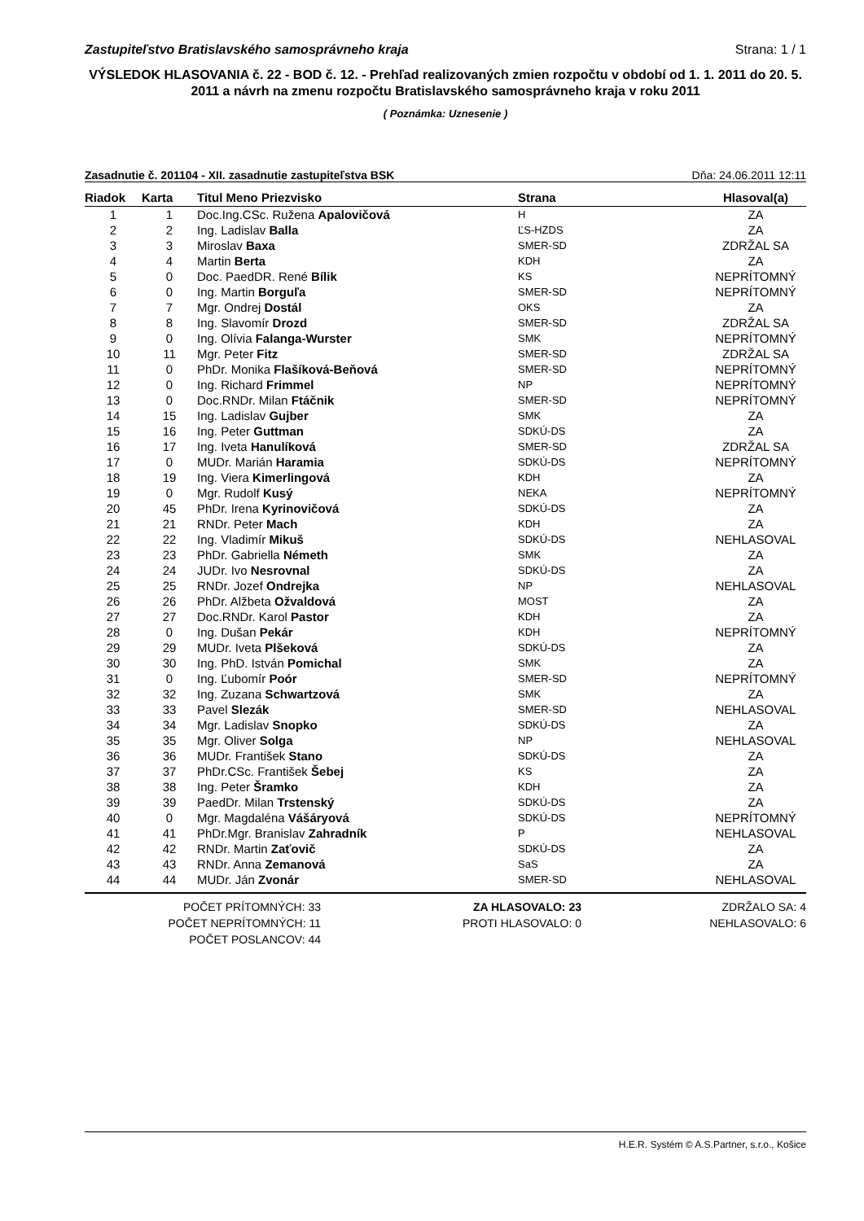Zastupiteľstvo Bratislavského samosprávneho kraja Strana: 1 / 1
VÝSLEDOK HLASOVANIA č. 22 - BOD č. 12. - Prehľad realizovaných zmien rozpočtu v období od 1. 1. 2011 do 20. 5. 2011 a návrh na zmenu rozpočtu Bratislavského samosprávneho kraja v roku 2011
( Poznámka: Uznesenie )
Zasadnutie č. 201104 - XII. zasadnutie zastupiteľstva BSK Dňa: 24.06.2011 12:11
| Riadok | Karta | Titul Meno Priezvisko | Strana | Hlasoval(a) |
| --- | --- | --- | --- | --- |
| 1 | 1 | Doc.Ing.CSc. Ružena Apalovičová | H | ZA |
| 2 | 2 | Ing. Ladislav Balla | ĽS-HZDS | ZA |
| 3 | 3 | Miroslav Baxa | SMER-SD | ZDRŽAL SA |
| 4 | 4 | Martin Berta | KDH | ZA |
| 5 | 0 | Doc. PaedDR. René Bílik | KS | NEPRÍTOMNÝ |
| 6 | 0 | Ing. Martin Borguľa | SMER-SD | NEPRÍTOMNÝ |
| 7 | 7 | Mgr. Ondrej Dostál | OKS | ZA |
| 8 | 8 | Ing. Slavomír Drozd | SMER-SD | ZDRŽAL SA |
| 9 | 0 | Ing. Olívia Falanga-Wurster | SMK | NEPRÍTOMNÝ |
| 10 | 11 | Mgr. Peter Fitz | SMER-SD | ZDRŽAL SA |
| 11 | 0 | PhDr. Monika Flašíková-Beňová | SMER-SD | NEPRÍTOMNÝ |
| 12 | 0 | Ing. Richard Frimmel | NP | NEPRÍTOMNÝ |
| 13 | 0 | Doc.RNDr. Milan Ftáčnik | SMER-SD | NEPRÍTOMNÝ |
| 14 | 15 | Ing. Ladislav Gujber | SMK | ZA |
| 15 | 16 | Ing. Peter Guttman | SDKÚ-DS | ZA |
| 16 | 17 | Ing. Iveta Hanulíková | SMER-SD | ZDRŽAL SA |
| 17 | 0 | MUDr. Marián Haramia | SDKÚ-DS | NEPRÍTOMNÝ |
| 18 | 19 | Ing. Viera Kimerlingová | KDH | ZA |
| 19 | 0 | Mgr. Rudolf Kusý | NEKA | NEPRÍTOMNÝ |
| 20 | 45 | PhDr. Irena Kyrinovičová | SDKÚ-DS | ZA |
| 21 | 21 | RNDr. Peter Mach | KDH | ZA |
| 22 | 22 | Ing. Vladimír Mikuš | SDKÚ-DS | NEHLASOVAL |
| 23 | 23 | PhDr. Gabriella Németh | SMK | ZA |
| 24 | 24 | JUDr. Ivo Nesrovnal | SDKÚ-DS | ZA |
| 25 | 25 | RNDr. Jozef Ondrejka | NP | NEHLASOVAL |
| 26 | 26 | PhDr. Alžbeta Ožvaldová | MOST | ZA |
| 27 | 27 | Doc.RNDr. Karol Pastor | KDH | ZA |
| 28 | 0 | Ing. Dušan Pekár | KDH | NEPRÍTOMNÝ |
| 29 | 29 | MUDr. Iveta Plšeková | SDKÚ-DS | ZA |
| 30 | 30 | Ing. PhD. István Pomichal | SMK | ZA |
| 31 | 0 | Ing. Ľubomír Poór | SMER-SD | NEPRÍTOMNÝ |
| 32 | 32 | Ing. Zuzana Schwartzová | SMK | ZA |
| 33 | 33 | Pavel Slezák | SMER-SD | NEHLASOVAL |
| 34 | 34 | Mgr. Ladislav Snopko | SDKÚ-DS | ZA |
| 35 | 35 | Mgr. Oliver Solga | NP | NEHLASOVAL |
| 36 | 36 | MUDr. František Stano | SDKÚ-DS | ZA |
| 37 | 37 | PhDr.CSc. František Šebej | KS | ZA |
| 38 | 38 | Ing. Peter Šramko | KDH | ZA |
| 39 | 39 | PaedDr. Milan Trstenský | SDKÚ-DS | ZA |
| 40 | 0 | Mgr. Magdaléna Vášáryová | SDKÚ-DS | NEPRÍTOMNÝ |
| 41 | 41 | PhDr.Mgr. Branislav Zahradník | P | NEHLASOVAL |
| 42 | 42 | RNDr. Martin Zaťovič | SDKÚ-DS | ZA |
| 43 | 43 | RNDr. Anna Zemanová | SaS | ZA |
| 44 | 44 | MUDr. Ján Zvonár | SMER-SD | NEHLASOVAL |
POČET PRÍTOMNÝCH: 33
POČET NEPRÍTOMNÝCH: 11
POČET POSLANCOV: 44
ZA HLASOVALO: 23
PROTI HLASOVALO: 0
ZDRŽALO SA: 4
NEHLASOVALO: 6
H.E.R. Systém © A.S.Partner, s.r.o., Košice